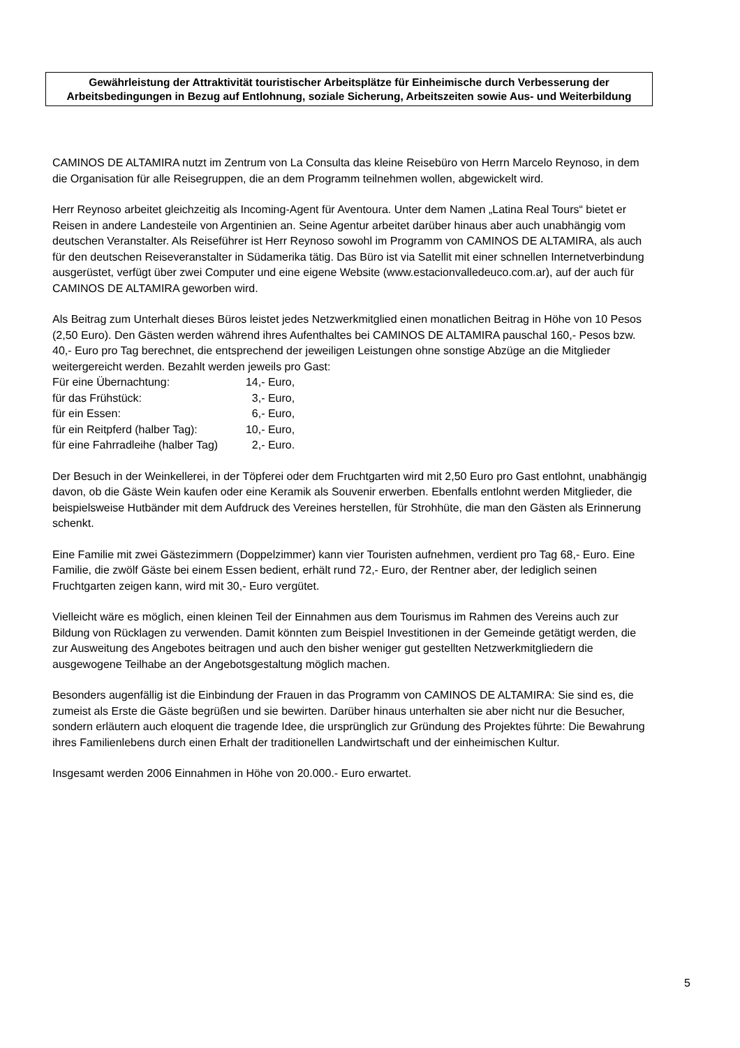Gewährleistung der Attraktivität touristischer Arbeitsplätze für Einheimische durch Verbesserung der Arbeitsbedingungen in Bezug auf Entlohnung, soziale Sicherung, Arbeitszeiten sowie Aus- und Weiterbildung
CAMINOS DE ALTAMIRA nutzt im Zentrum von La Consulta das kleine Reisebüro von Herrn Marcelo Reynoso, in dem die Organisation für alle Reisegruppen, die an dem Programm teilnehmen wollen, abgewickelt wird.
Herr Reynoso arbeitet gleichzeitig als Incoming-Agent für Aventoura. Unter dem Namen „Latina Real Tours“ bietet er Reisen in andere Landesteile von Argentinien an. Seine Agentur arbeitet darüber hinaus aber auch unabhängig vom deutschen Veranstalter. Als Reiseführer ist Herr Reynoso sowohl im Programm von CAMINOS DE ALTAMIRA, als auch für den deutschen Reiseveranstalter in Südamerika tätig. Das Büro ist via Satellit mit einer schnellen Internetverbindung ausgerüstet, verfügt über zwei Computer und eine eigene Website (www.estacionvalledeuco.com.ar), auf der auch für CAMINOS DE ALTAMIRA geworben wird.
Als Beitrag zum Unterhalt dieses Büros leistet jedes Netzwerkmitglied einen monatlichen Beitrag in Höhe von 10 Pesos (2,50 Euro). Den Gästen werden während ihres Aufenthaltes bei CAMINOS DE ALTAMIRA pauschal 160,- Pesos bzw. 40,- Euro pro Tag berechnet, die entsprechend der jeweiligen Leistungen ohne sonstige Abzüge an die Mitglieder weitergereicht werden. Bezahlt werden jeweils pro Gast:
| Für eine Übernachtung: | 14,- Euro, |
| für das Frühstück: | 3,- Euro, |
| für ein Essen: | 6,- Euro, |
| für ein Reitpferd (halber Tag): | 10,- Euro, |
| für eine Fahrradleihe (halber Tag) | 2,- Euro. |
Der Besuch in der Weinkellerei, in der Töpferei oder dem Fruchtgarten wird mit 2,50 Euro pro Gast entlohnt, unabhängig davon, ob die Gäste Wein kaufen oder eine Keramik als Souvenir erwerben. Ebenfalls entlohnt werden Mitglieder, die beispielsweise Hutbänder mit dem Aufdruck des Vereines herstellen, für Strohhüte, die man den Gästen als Erinnerung schenkt.
Eine Familie mit zwei Gästezimmern (Doppelzimmer) kann vier Touristen aufnehmen, verdient pro Tag 68,- Euro. Eine Familie, die zwölf Gäste bei einem Essen bedient, erhält rund 72,- Euro, der Rentner aber, der lediglich seinen Fruchtgarten zeigen kann, wird mit 30,- Euro vergütet.
Vielleicht wäre es möglich, einen kleinen Teil der Einnahmen aus dem Tourismus im Rahmen des Vereins auch zur Bildung von Rücklagen zu verwenden. Damit könnten zum Beispiel Investitionen in der Gemeinde getätigt werden, die zur Ausweitung des Angebotes beitragen und auch den bisher weniger gut gestellten Netzwerkmitgliedern die ausgewogene Teilhabe an der Angebotsgestaltung möglich machen.
Besonders augenfällig ist die Einbindung der Frauen in das Programm von CAMINOS DE ALTAMIRA: Sie sind es, die zumeist als Erste die Gäste begrüßen und sie bewirten. Darüber hinaus unterhalten sie aber nicht nur die Besucher, sondern erläutern auch eloquent die tragende Idee, die ursprünglich zur Gründung des Projektes führte: Die Bewahrung ihres Familienlebens durch einen Erhalt der traditionellen Landwirtschaft und der einheimischen Kultur.
Insgesamt werden 2006 Einnahmen in Höhe von 20.000.- Euro erwartet.
5